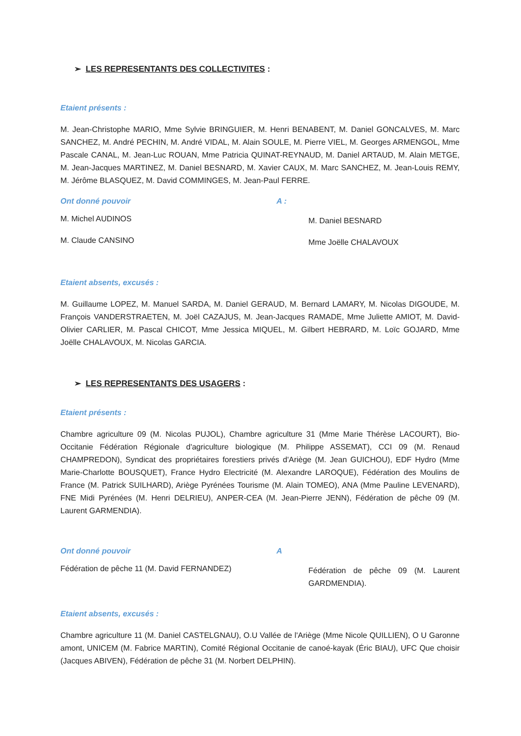➢ LES REPRESENTANTS DES COLLECTIVITES :
Etaient présents :
M. Jean-Christophe MARIO, Mme Sylvie BRINGUIER, M. Henri BENABENT, M. Daniel GONCALVES, M. Marc SANCHEZ, M. André PECHIN, M. André VIDAL, M. Alain SOULE, M. Pierre VIEL, M. Georges ARMENGOL, Mme Pascale CANAL, M. Jean-Luc ROUAN, Mme Patricia QUINAT-REYNAUD, M. Daniel ARTAUD, M. Alain METGE, M. Jean-Jacques MARTINEZ, M. Daniel BESNARD, M. Xavier CAUX, M. Marc SANCHEZ, M. Jean-Louis REMY, M. Jérôme BLASQUEZ, M. David COMMINGES, M. Jean-Paul FERRE.
Ont donné pouvoir A :
M. Michel AUDINOS M. Daniel BESNARD
M. Claude CANSINO Mme Joëlle CHALAVOUX
Etaient absents, excusés :
M. Guillaume LOPEZ, M. Manuel SARDA, M. Daniel GERAUD, M. Bernard LAMARY, M. Nicolas DIGOUDE, M. François VANDERSTRAETEN, M. Joël CAZAJUS, M. Jean-Jacques RAMADE, Mme Juliette AMIOT, M. David-Olivier CARLIER, M. Pascal CHICOT, Mme Jessica MIQUEL, M. Gilbert HEBRARD, M. Loïc GOJARD, Mme Joëlle CHALAVOUX, M. Nicolas GARCIA.
➢ LES REPRESENTANTS DES USAGERS :
Etaient présents :
Chambre agriculture 09 (M. Nicolas PUJOL), Chambre agriculture 31 (Mme Marie Thérèse LACOURT), Bio-Occitanie Fédération Régionale d'agriculture biologique (M. Philippe ASSEMAT), CCI 09 (M. Renaud CHAMPREDON), Syndicat des propriétaires forestiers privés d'Ariège (M. Jean GUICHOU), EDF Hydro (Mme Marie-Charlotte BOUSQUET), France Hydro Electricité (M. Alexandre LAROQUE), Fédération des Moulins de France (M. Patrick SUILHARD), Ariège Pyrénées Tourisme (M. Alain TOMEO), ANA (Mme Pauline LEVENARD), FNE Midi Pyrénées (M. Henri DELRIEU), ANPER-CEA (M. Jean-Pierre JENN), Fédération de pêche 09 (M. Laurent GARMENDIA).
Ont donné pouvoir A
Fédération de pêche 11 (M. David FERNANDEZ) Fédération de pêche 09 (M. Laurent GARDMENDIA).
Etaient absents, excusés :
Chambre agriculture 11 (M. Daniel CASTELGNAU), O.U Vallée de l'Ariège (Mme Nicole QUILLIEN), O U Garonne amont, UNICEM (M. Fabrice MARTIN), Comité Régional Occitanie de canoé-kayak (Éric BIAU), UFC Que choisir (Jacques ABIVEN), Fédération de pêche 31 (M. Norbert DELPHIN).